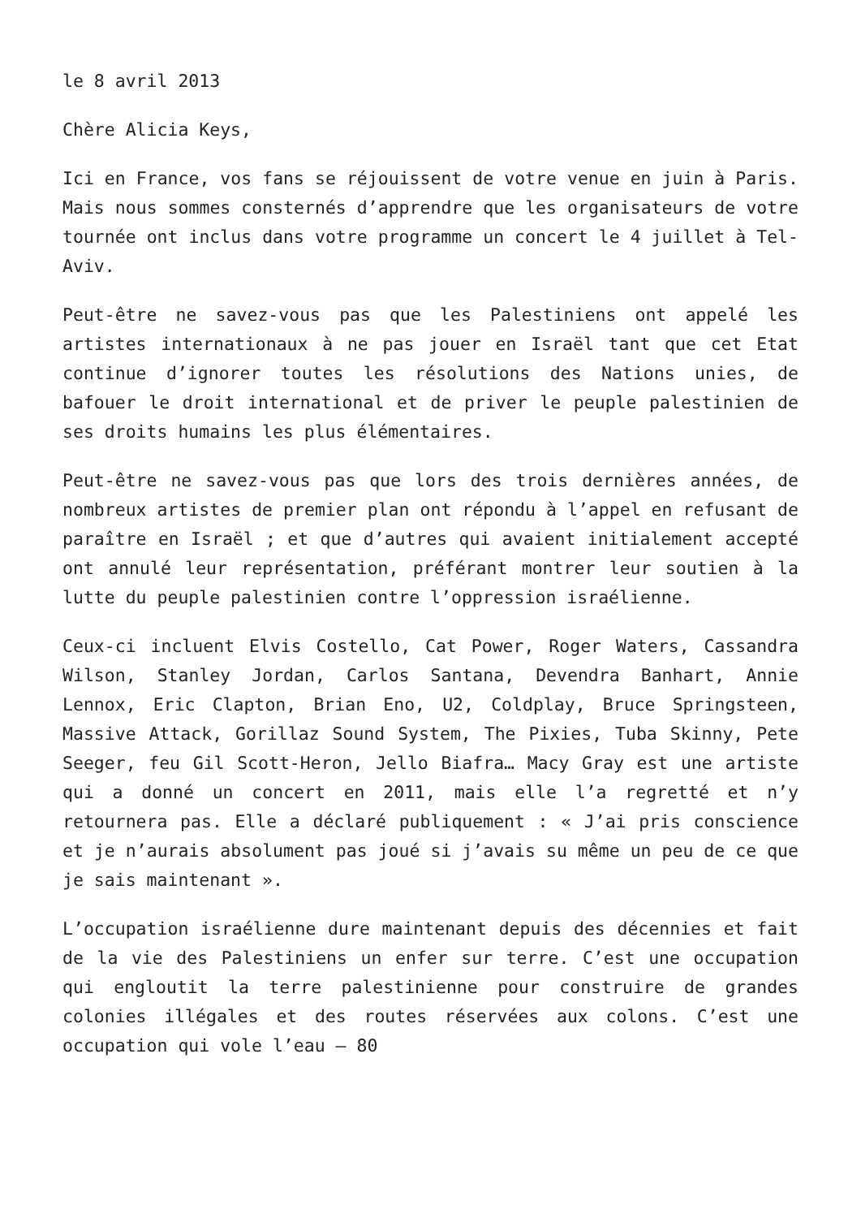le 8 avril 2013
Chère Alicia Keys,
Ici en France, vos fans se réjouissent de votre venue en juin à Paris. Mais nous sommes consternés d’apprendre que les organisateurs de votre tournée ont inclus dans votre programme un concert le 4 juillet à Tel-Aviv.
Peut-être ne savez-vous pas que les Palestiniens ont appelé les artistes internationaux à ne pas jouer en Israël tant que cet Etat continue d’ignorer toutes les résolutions des Nations unies, de bafouer le droit international et de priver le peuple palestinien de ses droits humains les plus élémentaires.
Peut-être ne savez-vous pas que lors des trois dernières années, de nombreux artistes de premier plan ont répondu à l’appel en refusant de paraître en Israël ; et que d’autres qui avaient initialement accepté ont annulé leur représentation, préférant montrer leur soutien à la lutte du peuple palestinien contre l’oppression israélienne.
Ceux-ci incluent Elvis Costello, Cat Power, Roger Waters, Cassandra Wilson, Stanley Jordan, Carlos Santana, Devendra Banhart, Annie Lennox, Eric Clapton, Brian Eno, U2, Coldplay, Bruce Springsteen, Massive Attack, Gorillaz Sound System, The Pixies, Tuba Skinny, Pete Seeger, feu Gil Scott-Heron, Jello Biafra… Macy Gray est une artiste qui a donné un concert en 2011, mais elle l’a regretté et n’y retournera pas. Elle a déclaré publiquement : « J’ai pris conscience et je n’aurais absolument pas joué si j’avais su même un peu de ce que je sais maintenant ».
L’occupation israélienne dure maintenant depuis des décennies et fait de la vie des Palestiniens un enfer sur terre. C’est une occupation qui engloutit la terre palestinienne pour construire de grandes colonies illégales et des routes réservées aux colons. C’est une occupation qui vole l’eau – 80